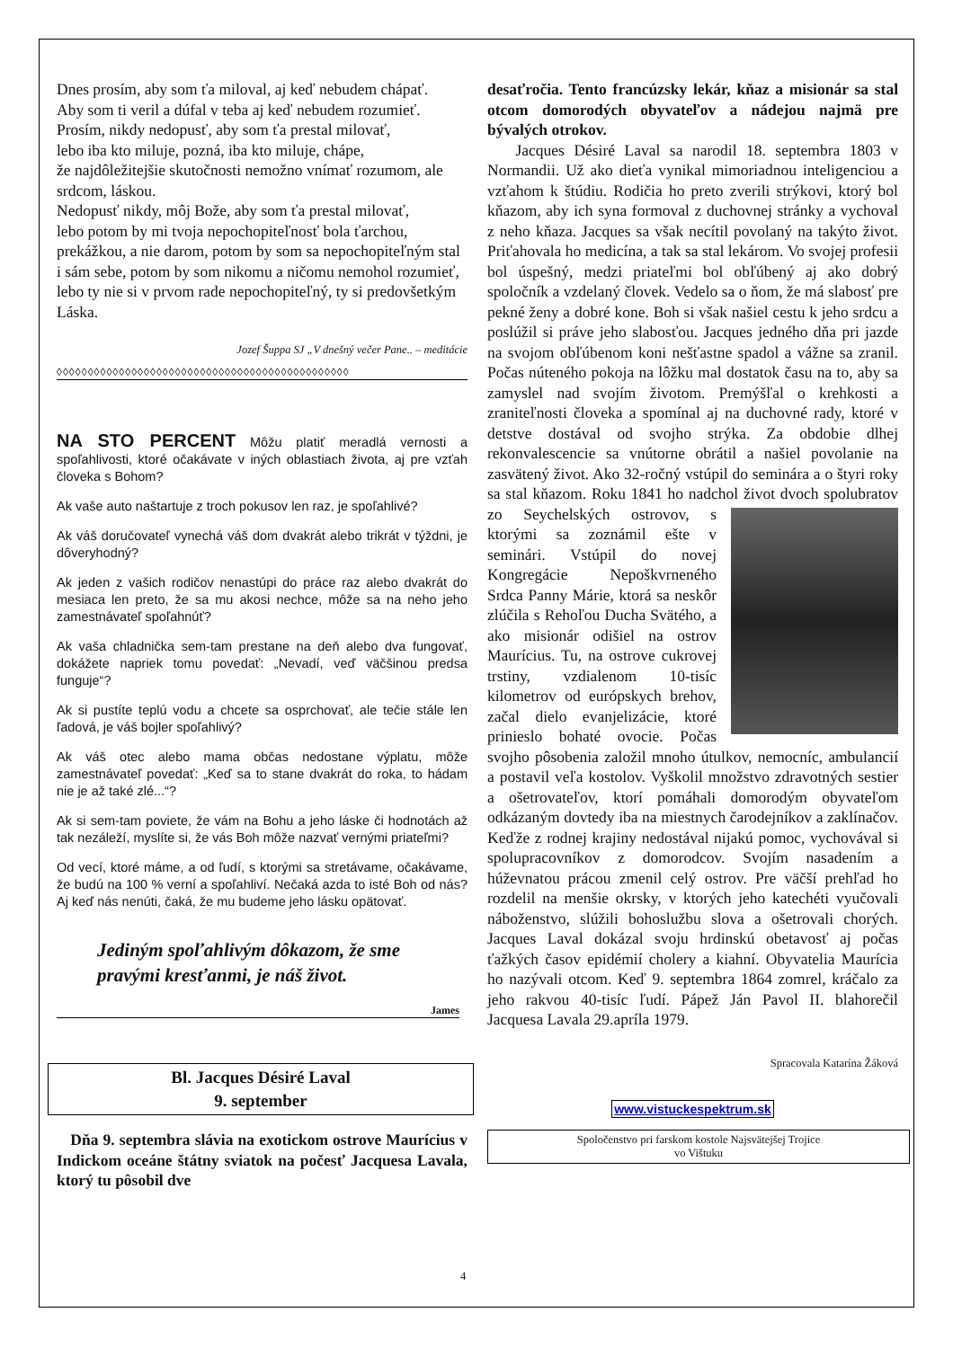Dnes prosím, aby som ťa miloval, aj keď nebudem chápať.
Aby som ti veril a dúfal v teba aj keď nebudem rozumieť.
Prosím, nikdy nedopusť, aby som ťa prestal milovať,
lebo iba kto miluje, pozná, iba kto miluje, chápe,
že najdôležitejšie skutočnosti nemožno vnímať rozumom, ale srdcom, láskou.
Nedopusť nikdy, môj Bože, aby som ťa prestal milovať,
lebo potom by mi tvoja nepochopiteľnosť bola ťarchou, prekážkou, a nie darom, potom by som sa nepochopiteľným stal i sám sebe, potom by som nikomu a ničomu nemohol rozumieť, lebo ty nie si v prvom rade nepochopiteľný, ty si predovšetkým Láska.
Jozef Šuppa SJ „V dnešný večer Pane.. – meditácie
◊◊◊◊◊◊◊◊◊◊◊◊◊◊◊◊◊◊◊◊◊◊◊◊◊◊◊◊◊◊◊◊◊◊◊◊◊◊◊◊◊◊◊◊◊◊◊
NA STO PERCENT Môžu platiť meradlá vernosti a spoľahlivosti, ktoré očakávate v iných oblastiach života, aj pre vzťah človeka s Bohom?
Ak vaše auto naštartuje z troch pokusov len raz, je spoľahlivé?
Ak váš doručovateľ vynechá váš dom dvakrát alebo trikrát v týždni, je dôveryhodný?
Ak jeden z vašich rodičov nenastúpi do práce raz alebo dvakrát do mesiaca len preto, že sa mu akosi nechce, môže sa na neho jeho zamestnávateľ spoľahnúť?
Ak vaša chladnička sem-tam prestane na deň alebo dva fungovať, dokážete napriek tomu povedať: „Nevadí, veď väčšinou predsa funguje“?
Ak si pustíte teplú vodu a chcete sa osprchovať, ale tečie stále len ľadová, je váš bojler spoľahlivý?
Ak váš otec alebo mama občas nedostane výplatu, môže zamestnávateľ povedať: „Keď sa to stane dvakrát do roka, to hádam nie je až také zlé...“?
Ak si sem-tam poviete, že vám na Bohu a jeho láske či hodnotách až tak nezáleží, myslíte si, že vás Boh môže nazvať vernými priateľmi?
Od vecí, ktoré máme, a od ľudí, s ktorými sa stretávame, očakávame, že budú na 100 % verní a spoľahliví. Nečaká azda to isté Boh od nás? Aj keď nás nenúti, čaká, že mu budeme jeho lásku opätovať.
Jediným spoľahlivým dôkazom, že sme pravými kresťanmi, je náš život.
James
Bl. Jacques Désiré Laval
9. september
Dňa 9. septembra slávia na exotickom ostrove Maurícius v Indickom oceáne štátny sviatok na počesť Jacquesa Lavala, ktorý tu pôsobil dve
desaťročia. Tento francúzsky lekár, kňaz a misionár sa stal otcom domorodých obyvateľov a nádejou najmä pre bývalých otrokov.
Jacques Désiré Laval sa narodil 18. septembra 1803 v Normandii. Už ako dieťa vynikal mimoriadnou inteligenciou a vzťahom k štúdiu. Rodičia ho preto zverili strýkovi, ktorý bol kňazom, aby ich syna formoval z duchovnej stránky a vychoval z neho kňaza. Jacques sa však necítil povolaný na takýto život. Priťahovala ho medicína, a tak sa stal lekárom. Vo svojej profesii bol úspešný, medzi priateľmi bol obľúbený aj ako dobrý spoločník a vzdelaný človek. Vedelo sa o ňom, že má slabosť pre pekné ženy a dobré kone. Boh si však našiel cestu k jeho srdcu a poslúžil si práve jeho slabosťou. Jacques jedného dňa pri jazde na svojom obľúbenom koni nešťastne spadol a vážne sa zranil. Počas núteného pokoja na lôžku mal dostatok času na to, aby sa zamyslel nad svojím životom. Premýšľal o krehkosti a zraniteľnosti človeka a spomínal aj na duchovné rady, ktoré v detstve dostával od svojho strýka. Za obdobie dlhej rekonvalescencie sa vnútorne obrátil a našiel povolanie na zasvätený život. Ako 32-ročný vstúpil do seminára a o štyri roky sa stal kňazom. Roku 1841 ho nadchol život dvoch spolubratov zo Seychelských ostrovov, s ktorými sa zoznámil ešte v seminári. Vstúpil do novej Kongregácie Nepoškvrneného Srdca Panny Márie, ktorá sa neskôr zlúčila s Rehoľou Ducha Svätého, a ako misionár odišiel na ostrov Maurícius. Tu, na ostrove cukrovej trstiny, vzdialenom 10-tisíc kilometrov od európskych brehov, začal dielo evanjelizácie, ktoré prinieslo bohaté ovocie. Počas svojho pôsobenia založil mnoho útulkov, nemocníc, ambulancií a postavil veľa kostolov. Vyškolil množstvo zdravotných sestier a ošetrovateľov, ktorí pomáhali domorodým obyvateľom odkázaným dovtedy iba na miestnych čarodejníkov a zaklínačov. Keďže z rodnej krajiny nedostával nijakú pomoc, vychovával si spolupracovníkov z domorodcov. Svojím nasadením a húževnatou prácou zmenil celý ostrov. Pre väčší prehľad ho rozdelil na menšie okrsky, v ktorých jeho katechéti vyučovali náboženstvo, slúžili bohoslužbu slova a ošetrovali chorých. Jacques Laval dokázal svoju hrdinskú obetavosť aj počas ťažkých časov epidémií cholery a kiahní. Obyvatelia Maurícia ho nazývali otcom. Keď 9. septembra 1864 zomrel, kráčalo za jeho rakvou 40-tisíc ľudí. Pápež Ján Pavol II. blahorečil Jacquesa Lavala 29.apríla 1979.
Spracovala Katarína Žáková
www.vistuckespektrum.sk
Spoločenstvo pri farskom kostole Najsvätejšej Trojice
vo Vištuku
4